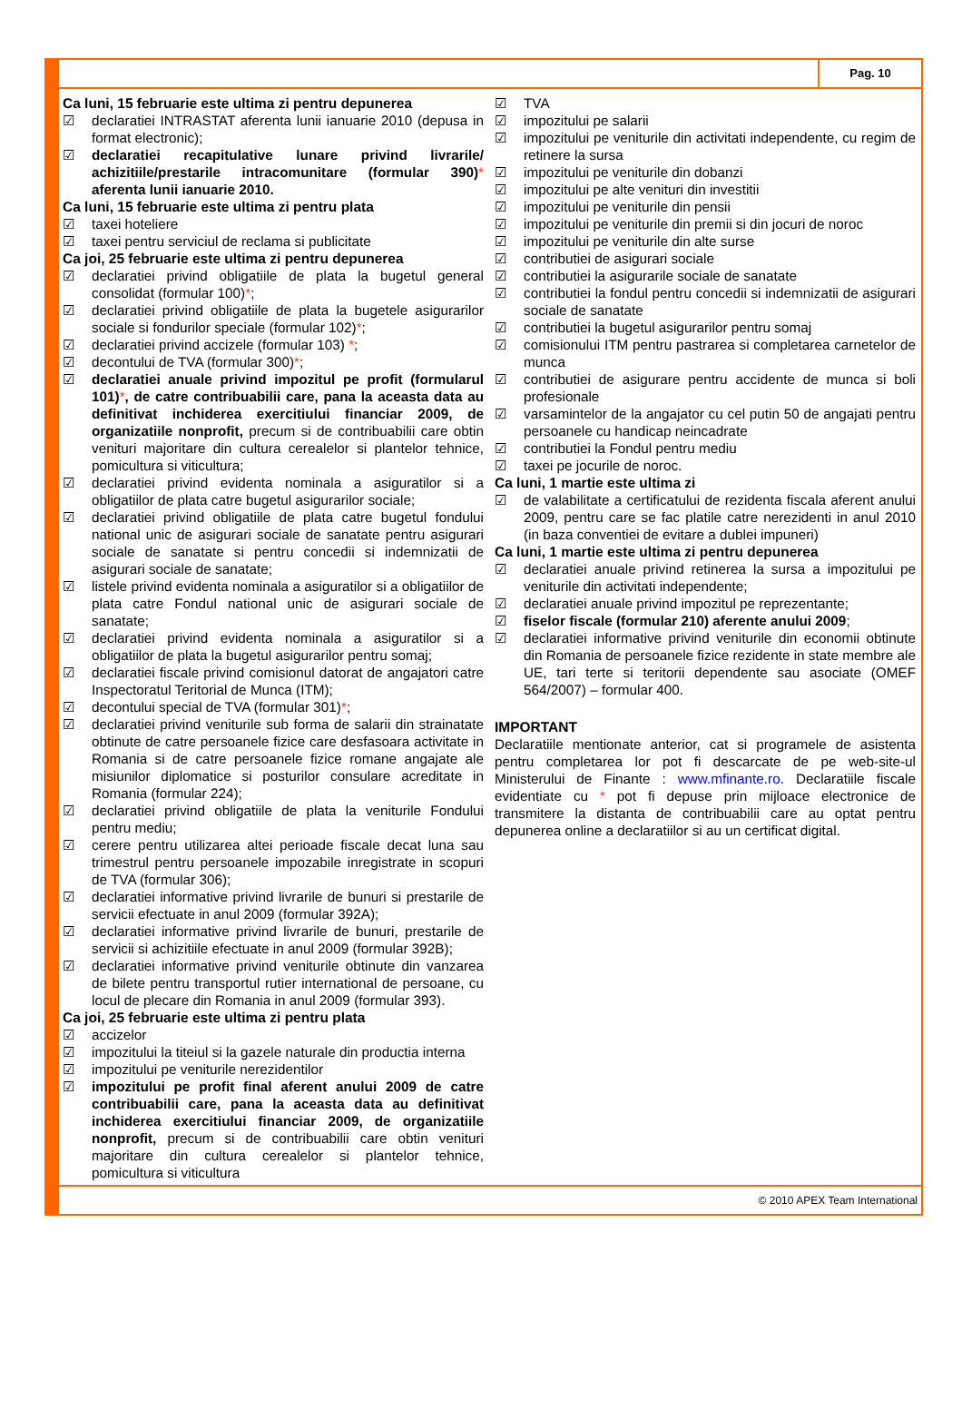Pag. 10
Ca luni, 15 februarie este ultima zi pentru depunerea
☑ declaratiei INTRASTAT aferenta lunii ianuarie 2010 (depusa in format electronic);
☑ declaratiei recapitulative lunare privind livrarile/ achizitiile/prestarile intracomunitare (formular 390)* aferenta lunii ianuarie 2010.
Ca luni, 15 februarie este ultima zi pentru plata
☑ taxei hoteliere
☑ taxei pentru serviciul de reclama si publicitate
Ca joi, 25 februarie este ultima zi pentru depunerea
☑ declaratiei privind obligatiile de plata la bugetul general consolidat (formular 100)*;
☑ declaratiei privind obligatiile de plata la bugetele asigurarilor sociale si fondurilor speciale (formular 102)*;
☑ declaratiei privind accizele (formular 103) *;
☑ decontului de TVA (formular 300)*;
☑ declaratiei anuale privind impozitul pe profit (formularul 101)*, de catre contribuabilii care, pana la aceasta data au definitivat inchiderea exercitiului financiar 2009, de organizatiile nonprofit, precum si de contribuabilii care obtin venituri majoritare din cultura cerealelor si plantelor tehnice, pomicultura si viticultura;
☑ declaratiei privind evidenta nominala a asiguratilor si a obligatiilor de plata catre bugetul asigurarilor sociale;
☑ declaratiei privind obligatiile de plata catre bugetul fondului national unic de asigurari sociale de sanatate pentru asigurari sociale de sanatate si pentru concedii si indemnizatii de asigurari sociale de sanatate;
☑ listele privind evidenta nominala a asiguratilor si a obligatiilor de plata catre Fondul national unic de asigurari sociale de sanatate;
☑ declaratiei privind evidenta nominala a asiguratilor si a obligatiilor de plata la bugetul asigurarilor pentru somaj;
☑ declaratiei fiscale privind comisionul datorat de angajatori catre Inspectoratul Teritorial de Munca (ITM);
☑ decontului special de TVA (formular 301)*;
☑ declaratiei privind veniturile sub forma de salarii din strainatate obtinute de catre persoanele fizice care desfasoara activitate in Romania si de catre persoanele fizice romane angajate ale misiunilor diplomatice si posturilor consulare acreditate in Romania (formular 224);
☑ declaratiei privind obligatiile de plata la veniturile Fondului pentru mediu;
☑ cerere pentru utilizarea altei perioade fiscale decat luna sau trimestrul pentru persoanele impozabile inregistrate in scopuri de TVA (formular 306);
☑ declaratiei informative privind livrarile de bunuri si prestarile de servicii efectuate in anul 2009 (formular 392A);
☑ declaratiei informative privind livrarile de bunuri, prestarile de servicii si achizitiile efectuate in anul 2009 (formular 392B);
☑ declaratiei informative privind veniturile obtinute din vanzarea de bilete pentru transportul rutier international de persoane, cu locul de plecare din Romania in anul 2009 (formular 393).
Ca joi, 25 februarie este ultima zi pentru plata
☑ accizelor
☑ impozitului la titeiul si la gazele naturale din productia interna
☑ impozitului pe veniturile nerezidentilor
☑ impozitului pe profit final aferent anului 2009 de catre contribuabilii care, pana la aceasta data au definitivat inchiderea exercitiului financiar 2009, de organizatiile nonprofit, precum si de contribuabilii care obtin venituri majoritare din cultura cerealelor si plantelor tehnice, pomicultura si viticultura
☑ TVA
☑ impozitului pe salarii
☑ impozitului pe veniturile din activitati independente, cu regim de retinere la sursa
☑ impozitului pe veniturile din dobanzi
☑ impozitului pe alte venituri din investitii
☑ impozitului pe veniturile din pensii
☑ impozitului pe veniturile din premii si din jocuri de noroc
☑ impozitului pe veniturile din alte surse
☑ contributiei de asigurari sociale
☑ contributiei la asigurarile sociale de sanatate
☑ contributiei la fondul pentru concedii si indemnizatii de asigurari sociale de sanatate
☑ contributiei la bugetul asigurarilor pentru somaj
☑ comisionului ITM pentru pastrarea si completarea carnetelor de munca
☑ contributiei de asigurare pentru accidente de munca si boli profesionale
☑ varsamintelor de la angajator cu cel putin 50 de angajati pentru persoanele cu handicap neincadrate
☑ contributiei la Fondul pentru mediu
☑ taxei pe jocurile de noroc.
Ca luni, 1 martie este ultima zi
☑ de valabilitate a certificatului de rezidenta fiscala aferent anului 2009, pentru care se fac platile catre nerezidenti in anul 2010 (in baza conventiei de evitare a dublei impuneri)
Ca luni, 1 martie este ultima zi pentru depunerea
☑ declaratiei anuale privind retinerea la sursa a impozitului pe veniturile din activitati independente;
☑ declaratiei anuale privind impozitul pe reprezentante;
☑ fiselor fiscale (formular 210) aferente anului 2009;
☑ declaratiei informative privind veniturile din economii obtinute din Romania de persoanele fizice rezidente in state membre ale UE, tari terte si teritorii dependente sau asociate (OMEF 564/2007) – formular 400.
IMPORTANT
Declaratiile mentionate anterior, cat si programele de asistenta pentru completarea lor pot fi descarcate de pe web-site-ul Ministerului de Finante : www.mfinante.ro. Declaratiile fiscale evidentiate cu * pot fi depuse prin mijloace electronice de transmitere la distanta de contribuabilii care au optat pentru depunerea online a declaratiilor si au un certificat digital.
© 2010 APEX Team International